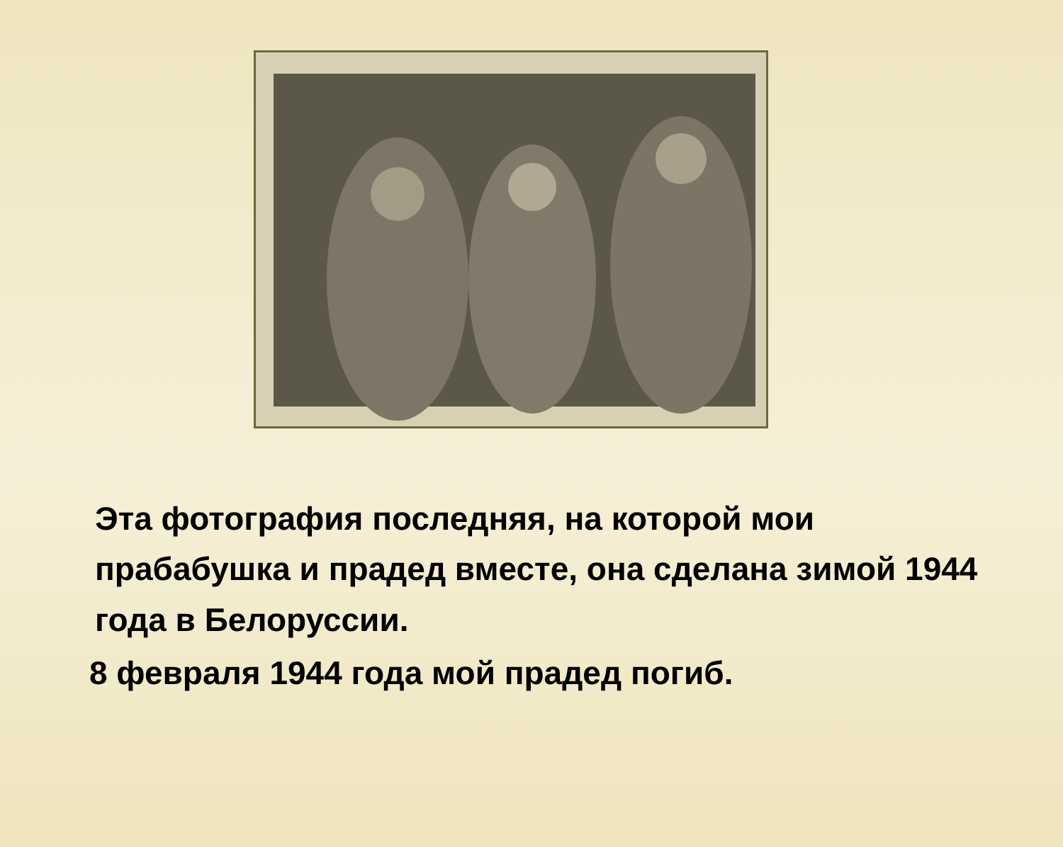Эта фотография последняя, на которой мои прабабушка и прадед вместе, она сделана зимой 1944 года в Белоруссии.
8 февраля 1944 года мой прадед погиб.